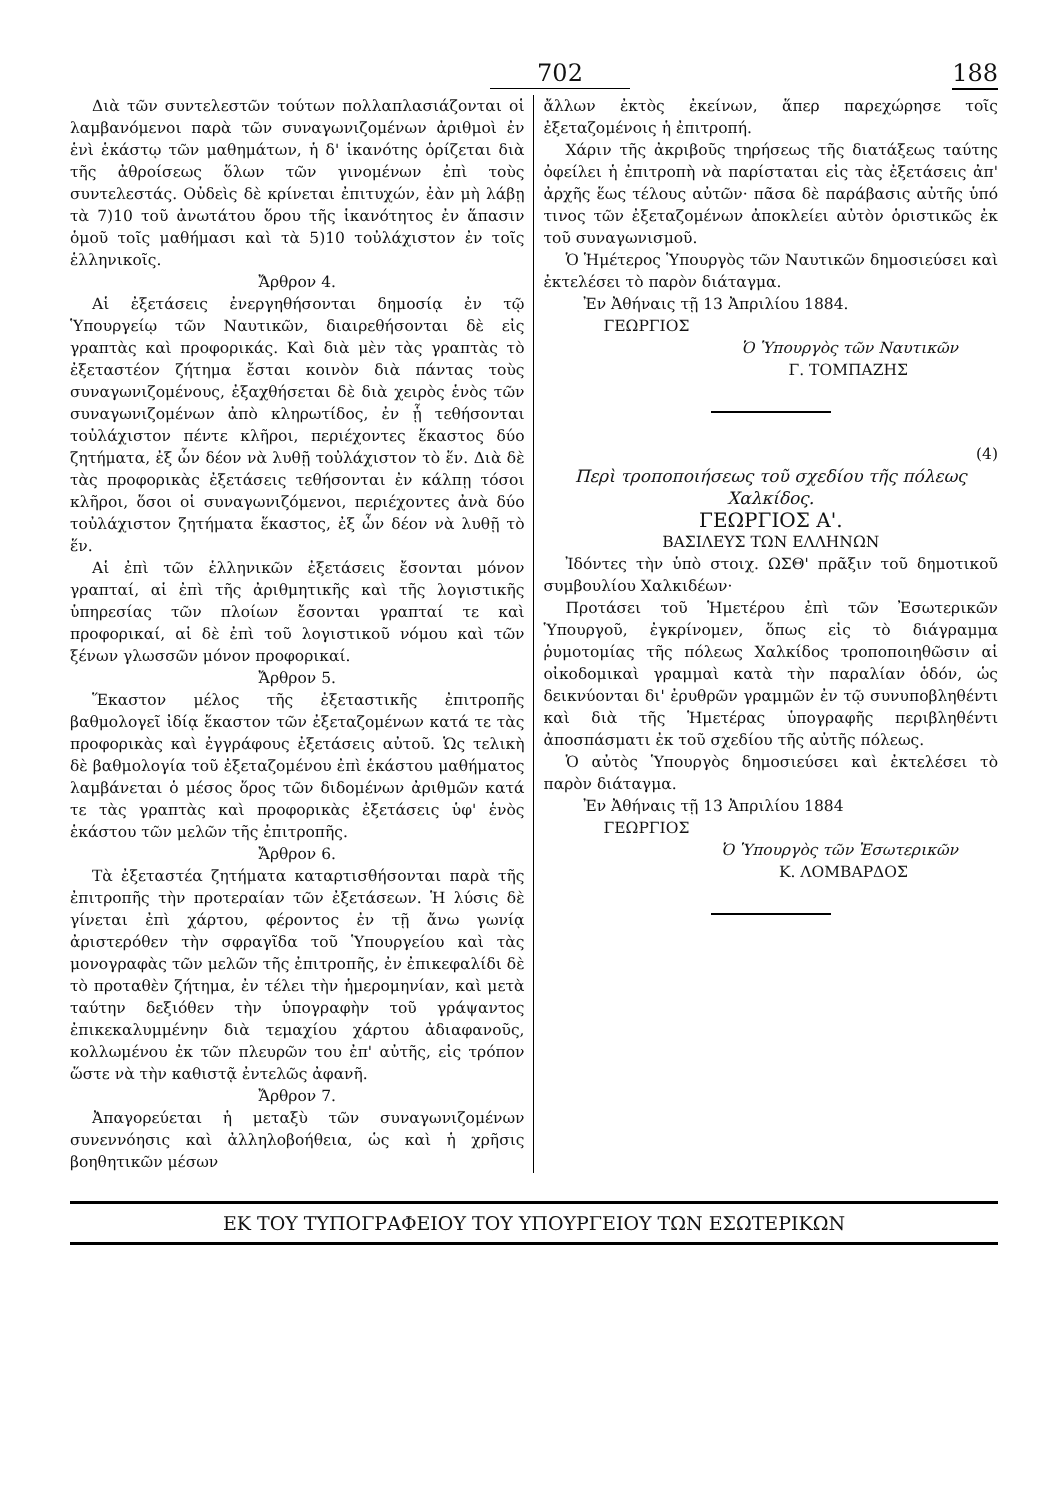702 188
Διὰ τῶν συντελεστῶν τούτων πολλαπλασιάζονται οἱ λαμβανόμενοι παρὰ τῶν συναγωνιζομένων ἀριθμοὶ ἐν ἑνὶ ἑκάστῳ τῶν μαθημάτων, ἡ δ' ἱκανότης ὁρίζεται διὰ τῆς ἀθροίσεως ὅλων τῶν γινομένων ἐπὶ τοὺς συντελεστάς. Οὐδεὶς δὲ κρίνεται ἐπιτυχών, ἐὰν μὴ λάβῃ τὰ 7)10 τοῦ ἀνωτάτου ὅρου τῆς ἱκανότητος ἐν ἅπασιν ὁμοῦ τοῖς μαθήμασι καὶ τὰ 5)10 τοὐλάχιστον ἐν τοῖς ἑλληνικοῖς.
Ἄρθρον 4.
Αἱ ἐξετάσεις ἐνεργηθήσονται δημοσίᾳ ἐν τῷ Ὑπουργείῳ τῶν Ναυτικῶν, διαιρεθήσονται δὲ εἰς γραπτὰς καὶ προφορικάς. Καὶ διὰ μὲν τὰς γραπτὰς τὸ ἐξεταστέον ζήτημα ἔσται κοινὸν διὰ πάντας τοὺς συναγωνιζομένους, ἐξαχθήσεται δὲ διὰ χειρὸς ἑνὸς τῶν συναγωνιζομένων ἀπὸ κληρωτίδος, ἐν ᾗ τεθήσονται τοὐλάχιστον πέντε κλῆροι, περιέχοντες ἕκαστος δύο ζητήματα, ἐξ ὧν δέον νὰ λυθῇ τοὐλάχιστον τὸ ἕν. Διὰ δὲ τὰς προφορικὰς ἐξετάσεις τεθήσονται ἐν κάλπῃ τόσοι κλῆροι, ὅσοι οἱ συναγωνιζόμενοι, περιέχοντες ἀνὰ δύο τοὐλάχιστον ζητήματα ἕκαστος, ἐξ ὧν δέον νὰ λυθῇ τὸ ἕν.
Αἱ ἐπὶ τῶν ἑλληνικῶν ἐξετάσεις ἔσονται μόνον γραπταί, αἱ ἐπὶ τῆς ἀριθμητικῆς καὶ τῆς λογιστικῆς ὑπηρεσίας τῶν πλοίων ἔσονται γραπταί τε καὶ προφορικαί, αἱ δὲ ἐπὶ τοῦ λογιστικοῦ νόμου καὶ τῶν ξένων γλωσσῶν μόνον προφορικαί.
Ἄρθρον 5.
Ἕκαστον μέλος τῆς ἐξεταστικῆς ἐπιτροπῆς βαθμολογεῖ ἰδίᾳ ἕκαστον τῶν ἐξεταζομένων κατά τε τὰς προφορικὰς καὶ ἐγγράφους ἐξετάσεις αὐτοῦ. Ὡς τελικὴ δὲ βαθμολογία τοῦ ἐξεταζομένου ἐπὶ ἑκάστου μαθήματος λαμβάνεται ὁ μέσος ὅρος τῶν διδομένων ἀριθμῶν κατά τε τὰς γραπτὰς καὶ προφορικὰς ἐξετάσεις ὑφ' ἑνὸς ἑκάστου τῶν μελῶν τῆς ἐπιτροπῆς.
Ἄρθρον 6.
Τὰ ἐξεταστέα ζητήματα καταρτισθήσονται παρὰ τῆς ἐπιτροπῆς τὴν προτεραίαν τῶν ἐξετάσεων. Ἡ λύσις δὲ γίνεται ἐπὶ χάρτου, φέροντος ἐν τῇ ἄνω γωνίᾳ ἀριστερόθεν τὴν σφραγῖδα τοῦ Ὑπουργείου καὶ τὰς μονογραφὰς τῶν μελῶν τῆς ἐπιτροπῆς, ἐν ἐπικεφαλίδι δὲ τὸ προταθὲν ζήτημα, ἐν τέλει τὴν ἡμερομηνίαν, καὶ μετὰ ταύτην δεξιόθεν τὴν ὑπογραφὴν τοῦ γράψαντος ἐπικεκαλυμμένην διὰ τεμαχίου χάρτου ἀδιαφανοῦς, κολλωμένου ἐκ τῶν πλευρῶν του ἐπ' αὐτῆς, εἰς τρόπον ὥστε νὰ τὴν καθιστᾷ ἐντελῶς ἀφανῆ.
Ἄρθρον 7.
Ἀπαγορεύεται ἡ μεταξὺ τῶν συναγωνιζομένων συνεννόησις καὶ ἀλληλοβοήθεια, ὡς καὶ ἡ χρῆσις βοηθητικῶν μέσων
ἄλλων ἐκτὸς ἐκείνων, ἅπερ παρεχώρησε τοῖς ἐξεταζομένοις ἡ ἐπιτροπή.
Χάριν τῆς ἀκριβοῦς τηρήσεως τῆς διατάξεως ταύτης ὀφείλει ἡ ἐπιτροπὴ νὰ παρίσταται εἰς τὰς ἐξετάσεις ἀπ' ἀρχῆς ἕως τέλους αὐτῶν· πᾶσα δὲ παράβασις αὐτῆς ὑπό τινος τῶν ἐξεταζομένων ἀποκλείει αὐτὸν ὁριστικῶς ἐκ τοῦ συναγωνισμοῦ.
Ὁ Ἡμέτερος Ὑπουργὸς τῶν Ναυτικῶν δημοσιεύσει καὶ ἐκτελέσει τὸ παρὸν διάταγμα.
Ἐν Ἀθήναις τῇ 13 Ἀπριλίου 1884.
ΓΕΩΡΓΙΟΣ
Ὁ Ὑπουργὸς τῶν Ναυτικῶν
Γ. ΤΟΜΠΑΖΗΣ
(4)
Περὶ τροποποιήσεως τοῦ σχεδίου τῆς πόλεως Χαλκίδος.
ΓΕΩΡΓΙΟΣ Α'.
ΒΑΣΙΛΕΥΣ ΤΩΝ ΕΛΛΗΝΩΝ
Ἰδόντες τὴν ὑπὸ στοιχ. ΩΣΘ' πρᾶξιν τοῦ δημοτικοῦ συμβουλίου Χαλκιδέων·
Προτάσει τοῦ Ἡμετέρου ἐπὶ τῶν Ἐσωτερικῶν Ὑπουργοῦ, ἐγκρίνομεν, ὅπως εἰς τὸ διάγραμμα ῥυμοτομίας τῆς πόλεως Χαλκίδος τροποποιηθῶσιν αἱ οἰκοδομικαὶ γραμμαὶ κατὰ τὴν παραλίαν ὁδόν, ὡς δεικνύονται δι' ἐρυθρῶν γραμμῶν ἐν τῷ συνυποβληθέντι καὶ διὰ τῆς Ἡμετέρας ὑπογραφῆς περιβληθέντι ἀποσπάσματι ἐκ τοῦ σχεδίου τῆς αὐτῆς πόλεως.
Ὁ αὐτὸς Ὑπουργὸς δημοσιεύσει καὶ ἐκτελέσει τὸ παρὸν διάταγμα.
Ἐν Ἀθήναις τῇ 13 Ἀπριλίου 1884
ΓΕΩΡΓΙΟΣ
Ὁ Ὑπουργὸς τῶν Ἐσωτερικῶν
Κ. ΛΟΜΒΑΡΔΟΣ
ΕΚ ΤΟΥ ΤΥΠΟΓΡΑΦΕΙΟΥ ΤΟΥ ΥΠΟΥΡΓΕΙΟΥ ΤΩΝ ΕΣΩΤΕΡΙΚΩΝ